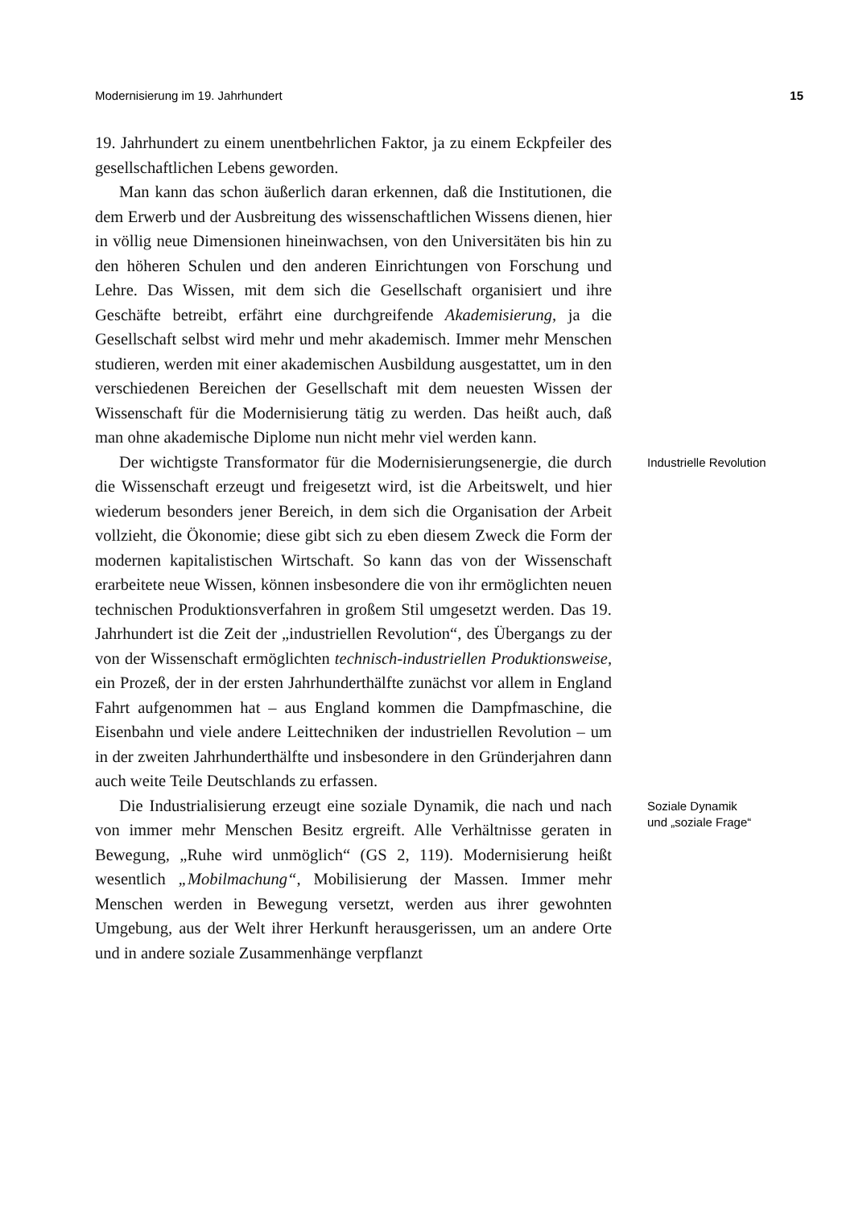Modernisierung im 19. Jahrhundert 15
19. Jahrhundert zu einem unentbehrlichen Faktor, ja zu einem Eckpfeiler des gesellschaftlichen Lebens geworden.
Man kann das schon äußerlich daran erkennen, daß die Institutionen, die dem Erwerb und der Ausbreitung des wissenschaftlichen Wissens dienen, hier in völlig neue Dimensionen hineinwachsen, von den Universitäten bis hin zu den höheren Schulen und den anderen Einrichtungen von Forschung und Lehre. Das Wissen, mit dem sich die Gesellschaft organisiert und ihre Geschäfte betreibt, erfährt eine durchgreifende Akademisierung, ja die Gesellschaft selbst wird mehr und mehr akademisch. Immer mehr Menschen studieren, werden mit einer akademischen Ausbildung ausgestattet, um in den verschiedenen Bereichen der Gesellschaft mit dem neuesten Wissen der Wissenschaft für die Modernisierung tätig zu werden. Das heißt auch, daß man ohne akademische Diplome nun nicht mehr viel werden kann.
Der wichtigste Transformator für die Modernisierungsenergie, die durch die Wissenschaft erzeugt und freigesetzt wird, ist die Arbeitswelt, und hier wiederum besonders jener Bereich, in dem sich die Organisation der Arbeit vollzieht, die Ökonomie; diese gibt sich zu eben diesem Zweck die Form der modernen kapitalistischen Wirtschaft. So kann das von der Wissenschaft erarbeitete neue Wissen, können insbesondere die von ihr ermöglichten neuen technischen Produktionsverfahren in großem Stil umgesetzt werden. Das 19. Jahrhundert ist die Zeit der „industriellen Revolution“, des Übergangs zu der von der Wissenschaft ermöglichten technisch-industriellen Produktionsweise, ein Prozeß, der in der ersten Jahrhunderthälfte zunächst vor allem in England Fahrt aufgenommen hat – aus England kommen die Dampfmaschine, die Eisenbahn und viele andere Leittechniken der industriellen Revolution – um in der zweiten Jahrhunderthälfte und insbesondere in den Gründerjahren dann auch weite Teile Deutschlands zu erfassen.
Industrielle Revolution
Die Industrialisierung erzeugt eine soziale Dynamik, die nach und nach von immer mehr Menschen Besitz ergreift. Alle Verhältnisse geraten in Bewegung, „Ruhe wird unmöglich“ (GS 2, 119). Modernisierung heißt wesentlich „Mobilmachung“, Mobilisierung der Massen. Immer mehr Menschen werden in Bewegung versetzt, werden aus ihrer gewohnten Umgebung, aus der Welt ihrer Herkunft herausgerissen, um an andere Orte und in andere soziale Zusammenhänge verpflanzt
Soziale Dynamik
und „soziale Frage“